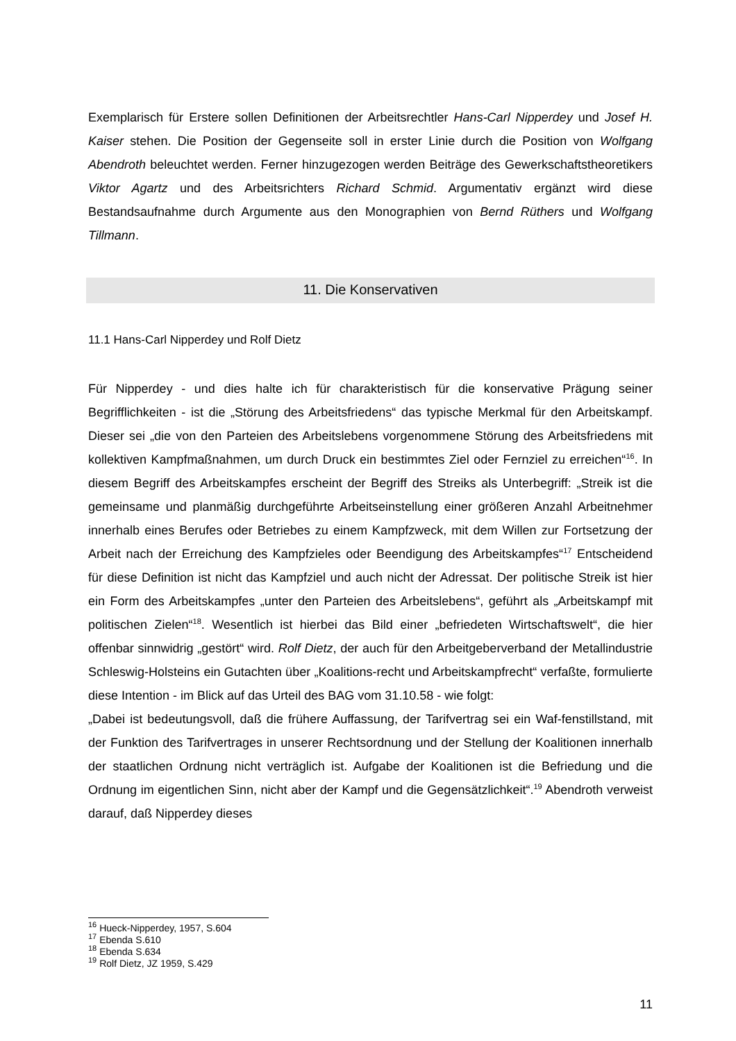Exemplarisch für Erstere sollen Definitionen der Arbeitsrechtler Hans-Carl Nipperdey und Josef H. Kaiser stehen. Die Position der Gegenseite soll in erster Linie durch die Position von Wolfgang Abendroth beleuchtet werden. Ferner hinzugezogen werden Beiträge des Gewerkschaftstheoretikers Viktor Agartz und des Arbeitsrichters Richard Schmid. Argumentativ ergänzt wird diese Bestandsaufnahme durch Argumente aus den Monographien von Bernd Rüthers und Wolfgang Tillmann.
11. Die Konservativen
11.1 Hans-Carl Nipperdey und Rolf Dietz
Für Nipperdey - und dies halte ich für charakteristisch für die konservative Prägung seiner Begrifflichkeiten - ist die „Störung des Arbeitsfriedens“ das typische Merkmal für den Arbeitskampf. Dieser sei „die von den Parteien des Arbeitslebens vorgenommene Störung des Arbeitsfriedens mit kollektiven Kampfmaßnahmen, um durch Druck ein bestimmtes Ziel oder Fernziel zu erreichen“<sup>16</sup>. In diesem Begriff des Arbeitskampfes erscheint der Begriff des Streiks als Unterbegriff: „Streik ist die gemeinsame und planmäßig durchgeführte Arbeitseinstellung einer größeren Anzahl Arbeitnehmer innerhalb eines Berufes oder Betriebes zu einem Kampfzweck, mit dem Willen zur Fortsetzung der Arbeit nach der Erreichung des Kampfzieles oder Beendigung des Arbeitskampfes“<sup>17</sup> Entscheidend für diese Definition ist nicht das Kampfziel und auch nicht der Adressat. Der politische Streik ist hier ein Form des Arbeitskampfes „unter den Parteien des Arbeitslebens“, geführt als „Arbeitskampf mit politischen Zielen“<sup>18</sup>. Wesentlich ist hierbei das Bild einer „befriedeten Wirtschaftswelt“, die hier offenbar sinnwidrig „gestört“ wird. Rolf Dietz, der auch für den Arbeitgeberverband der Metallindustrie Schleswig-Holsteins ein Gutachten über „Koalitions-recht und Arbeitskampfrecht“ verfaßte, formulierte diese Intention - im Blick auf das Urteil des BAG vom 31.10.58 - wie folgt:
„Dabei ist bedeutungsvoll, daß die frühere Auffassung, der Tarifvertrag sei ein Waf-fenstillstand, mit der Funktion des Tarifvertrages in unserer Rechtsordnung und der Stellung der Koalitionen innerhalb der staatlichen Ordnung nicht verträglich ist. Aufgabe der Koalitionen ist die Befriedung und die Ordnung im eigentlichen Sinn, nicht aber der Kampf und die Gegensätzlichkeit“.<sup>19</sup> Abendroth verweist darauf, daß Nipperdey dieses
<sup>16</sup> Hueck-Nipperdey, 1957, S.604
<sup>17</sup> Ebenda S.610
<sup>18</sup> Ebenda S.634
<sup>19</sup> Rolf Dietz, JZ 1959, S.429
11